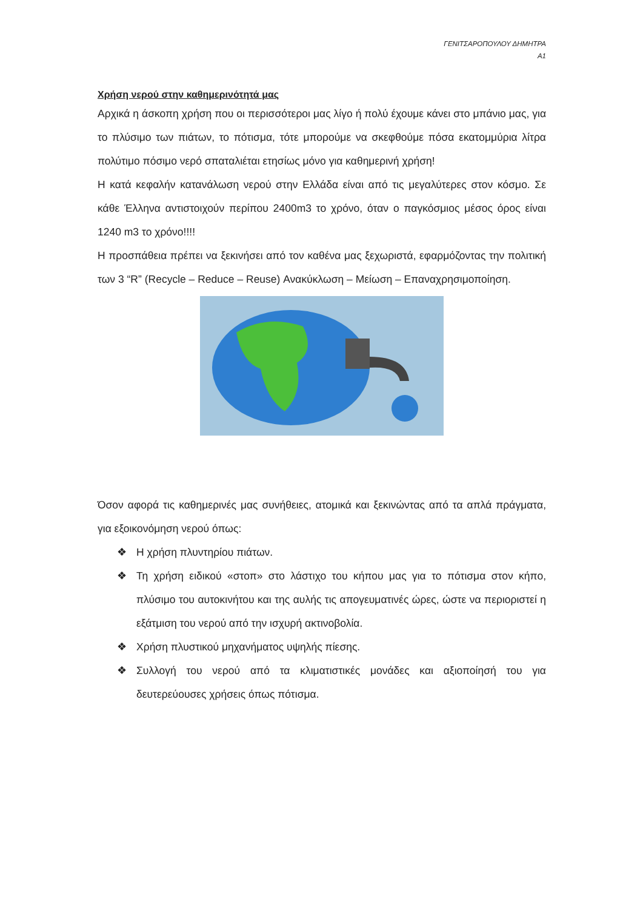ΓΕΝΙΤΣΑΡΟΠΟΥΛΟΥ ΔΗΜΗΤΡΑ
Α1
Χρήση νερού στην καθημερινότητά μας
Αρχικά η άσκοπη χρήση που οι περισσότεροι μας λίγο ή πολύ έχουμε κάνει στο μπάνιο μας, για το πλύσιμο των πιάτων, το πότισμα, τότε μπορούμε να σκεφθούμε πόσα εκατομμύρια λίτρα πολύτιμο πόσιμο νερό σπαταλιέται ετησίως μόνο για καθημερινή χρήση!
Η κατά κεφαλήν κατανάλωση νερού στην Ελλάδα είναι από τις μεγαλύτερες στον κόσμο. Σε κάθε Έλληνα αντιστοιχούν περίπου 2400m3 το χρόνο, όταν ο παγκόσμιος μέσος όρος είναι 1240 m3 το χρόνο!!!!
Η προσπάθεια πρέπει να ξεκινήσει από τον καθένα μας ξεχωριστά, εφαρμόζοντας την πολιτική των 3 “R” (Recycle – Reduce – Reuse) Ανακύκλωση – Μείωση – Επαναχρησιμοποίηση.
Όσον αφορά τις καθημερινές μας συνήθειες, ατομικά και ξεκινώντας από τα απλά πράγματα, για εξοικονόμηση νερού όπως:
❖ Η χρήση πλυντηρίου πιάτων.
❖ Τη χρήση ειδικού «στοπ» στο λάστιχο του κήπου μας για το πότισμα στον κήπο, πλύσιμο του αυτοκινήτου και της αυλής τις απογευματινές ώρες, ώστε να περιοριστεί η εξάτμιση του νερού από την ισχυρή ακτινοβολία.
❖ Χρήση πλυστικού μηχανήματος υψηλής πίεσης.
❖ Συλλογή του νερού από τα κλιματιστικές μονάδες και αξιοποίησή του για δευτερεύουσες χρήσεις όπως πότισμα.